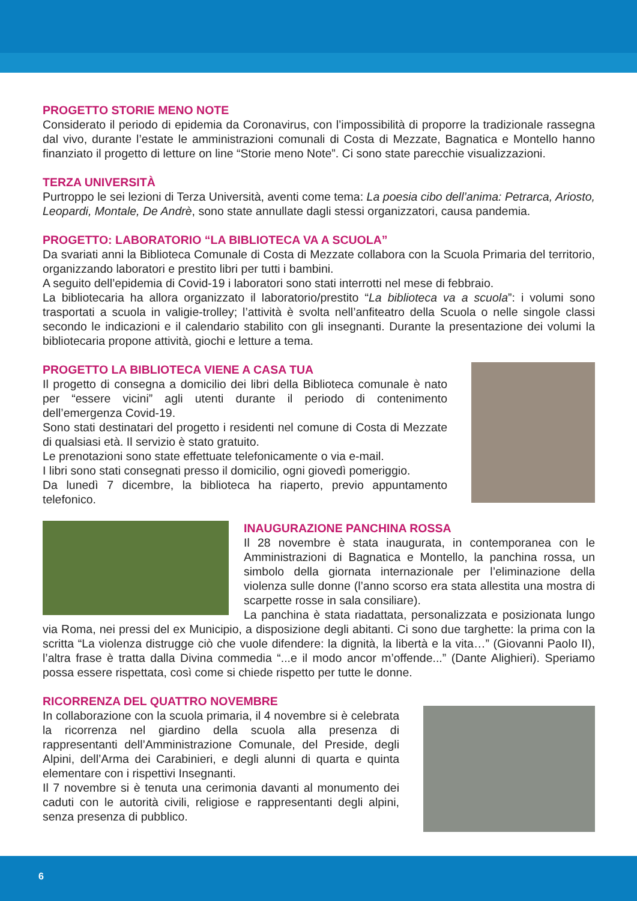PROGETTO STORIE MENO NOTE
Considerato il periodo di epidemia da Coronavirus, con l’impossibilità di proporre la tradizionale rassegna dal vivo, durante l’estate le amministrazioni comunali di Costa di Mezzate, Bagnatica e Montello hanno finanziato il progetto di letture on line “Storie meno Note”. Ci sono state parecchie visualizzazioni.
TERZA UNIVERSITÀ
Purtroppo le sei lezioni di Terza Università, aventi come tema: La poesia cibo dell’anima: Petrarca, Ariosto, Leopardi, Montale, De Andrè, sono state annullate dagli stessi organizzatori, causa pandemia.
PROGETTO: LABORATORIO “LA BIBLIOTECA VA A SCUOLA”
Da svariati anni la Biblioteca Comunale di Costa di Mezzate collabora con la Scuola Primaria del territorio, organizzando laboratori e prestito libri per tutti i bambini.
A seguito dell’epidemia di Covid-19 i laboratori sono stati interrotti nel mese di febbraio.
La bibliotecaria ha allora organizzato il laboratorio/prestito “La biblioteca va a scuola”: i volumi sono trasportati a scuola in valigie-trolley; l’attività è svolta nell’anfiteatro della Scuola o nelle singole classi secondo le indicazioni e il calendario stabilito con gli insegnanti. Durante la presentazione dei volumi la bibliotecaria propone attività, giochi e letture a tema.
PROGETTO LA BIBLIOTECA VIENE A CASA TUA
Il progetto di consegna a domicilio dei libri della Biblioteca comunale è nato per “essere vicini” agli utenti durante il periodo di contenimento dell’emergenza Covid-19.
Sono stati destinatari del progetto i residenti nel comune di Costa di Mezzate di qualsiasi età. Il servizio è stato gratuito.
Le prenotazioni sono state effettuate telefonicamente o via e-mail.
I libri sono stati consegnati presso il domicilio, ogni giovedì pomeriggio.
Da lunedì 7 dicembre, la biblioteca ha riaperto, previo appuntamento telefonico.
INAUGURAZIONE PANCHINA ROSSA
Il 28 novembre è stata inaugurata, in contemporanea con le Amministrazioni di Bagnatica e Montello, la panchina rossa, un simbolo della giornata internazionale per l’eliminazione della violenza sulle donne (l’anno scorso era stata allestita una mostra di scarpette rosse in sala consiliare).
La panchina è stata riadattata, personalizzata e posizionata lungo via Roma, nei pressi del ex Municipio, a disposizione degli abitanti. Ci sono due targhette: la prima con la scritta “La violenza distrugge ciò che vuole difendere: la dignità, la libertà e la vita…” (Giovanni Paolo II), l’altra frase è tratta dalla Divina commedia “...e il modo ancor m’offende...” (Dante Alighieri). Speriamo possa essere rispettata, così come si chiede rispetto per tutte le donne.
RICORRENZA DEL QUATTRO NOVEMBRE
In collaborazione con la scuola primaria, il 4 novembre si è celebrata la ricorrenza nel giardino della scuola alla presenza di rappresentanti dell’Amministrazione Comunale, del Preside, degli Alpini, dell’Arma dei Carabinieri, e degli alunni di quarta e quinta elementare con i rispettivi Insegnanti.
Il 7 novembre si è tenuta una cerimonia davanti al monumento dei caduti con le autorità civili, religiose e rappresentanti degli alpini, senza presenza di pubblico.
6